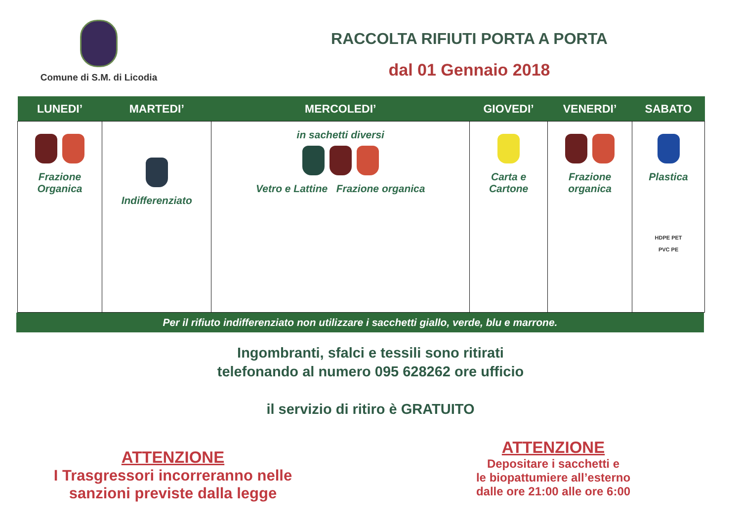Comune di S.M. di Licodia
RACCOLTA RIFIUTI PORTA A PORTA
dal 01 Gennaio 2018
| LUNEDI’ | MARTEDI’ | MERCOLEDI’ | GIOVEDI’ | VENERDI’ | SABATO |
| --- | --- | --- | --- | --- | --- |
| Frazione Organica | Indifferenziato | in sachetti diversi Vetro e Lattine Frazione organica | Carta e Cartone | Frazione organica | Plastica HDPE PET PVC PE |
Per il rifiuto indifferenziato non utilizzare i sacchetti giallo, verde, blu e marrone.
Ingombranti, sfalci e tessili sono ritirati
telefonando al numero 095 628262 ore ufficio
il servizio di ritiro è GRATUITO
ATTENZIONE
I Trasgressori incorreranno nelle
sanzioni previste dalla legge
ATTENZIONE
Depositare i sacchetti e
le biopattumiere all’esterno
dalle ore 21:00 alle ore 6:00